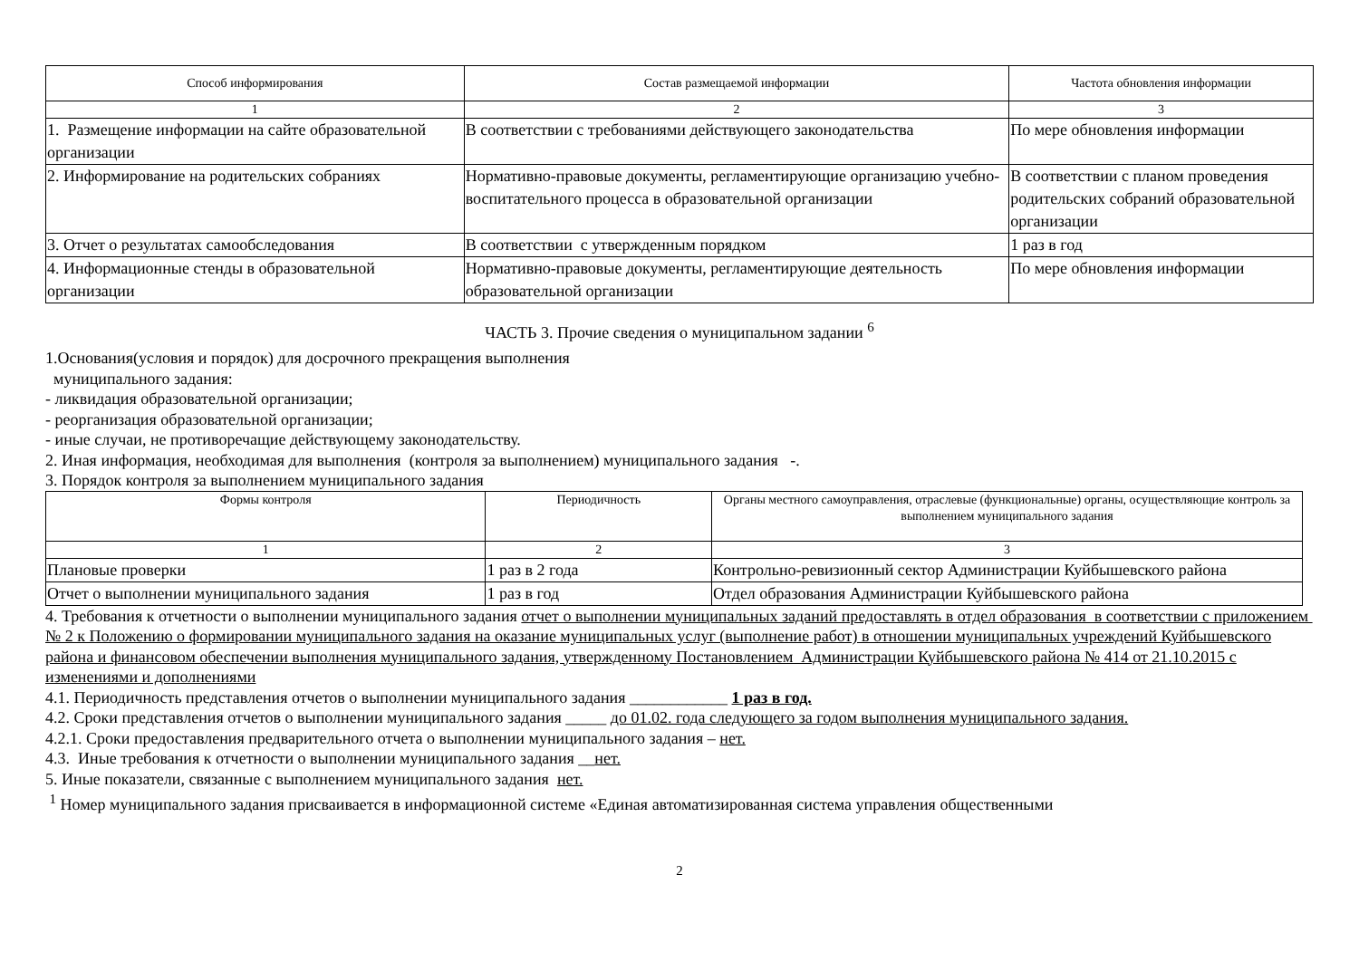| Способ информирования | Состав размещаемой информации | Частота обновления информации |
| --- | --- | --- |
| 1 | 2 | 3 |
| 1. Размещение информации на сайте образовательной организации | В соответствии с требованиями действующего законодательства | По мере обновления информации |
| 2. Информирование на родительских собраниях | Нормативно-правовые документы, регламентирующие организацию учебно-воспитательного процесса в образовательной организации | В соответствии с планом проведения родительских собраний образовательной организации |
| 3. Отчет о результатах самообследования | В соответствии с утвержденным порядком | 1 раз в год |
| 4. Информационные стенды в образовательной организации | Нормативно-правовые документы, регламентирующие деятельность образовательной организации | По мере обновления информации |
ЧАСТЬ 3. Прочие сведения о муниципальном задании <sup>6</sup>
1.Основания(условия и порядок) для досрочного прекращения выполнения
муниципального задания:
- ликвидация образовательной организации;
- реорганизация образовательной организации;
- иные случаи, не противоречащие действующему законодательству.
2. Иная информация, необходимая для выполнения (контроля за выполнением) муниципального задания -.
3. Порядок контроля за выполнением муниципального задания
| Формы контроля | Периодичность | Органы местного самоуправления, отраслевые (функциональные) органы, осуществляющие контроль за выполнением муниципального задания |
| --- | --- | --- |
| 1 | 2 | 3 |
| Плановые проверки | 1 раз в 2 года | Контрольно-ревизионный сектор Администрации Куйбышевского района |
| Отчет о выполнении муниципального задания | 1 раз в год | Отдел образования Администрации Куйбышевского района |
4. Требования к отчетности о выполнении муниципального задания отчет о выполнении муниципальных заданий предоставлять в отдел образования в соответствии с приложением № 2 к Положению о формировании муниципального задания на оказание муниципальных услуг (выполнение работ) в отношении муниципальных учреждений Куйбышевского района и финансовом обеспечении выполнения муниципального задания, утвержденному Постановлением Администрации Куйбышевского района № 414 от 21.10.2015 с изменениями и дополнениями
4.1. Периодичность представления отчетов о выполнении муниципального задания ____________ 1 раз в год.
4.2. Сроки представления отчетов о выполнении муниципального задания _____ до 01.02. года следующего за годом выполнения муниципального задания.
4.2.1. Сроки предоставления предварительного отчета о выполнении муниципального задания – нет.
4.3. Иные требования к отчетности о выполнении муниципального задания __нет.
5. Иные показатели, связанные с выполнением муниципального задания нет.
<sup>1</sup> Номер муниципального задания присваивается в информационной системе «Единая автоматизированная система управления общественными
2